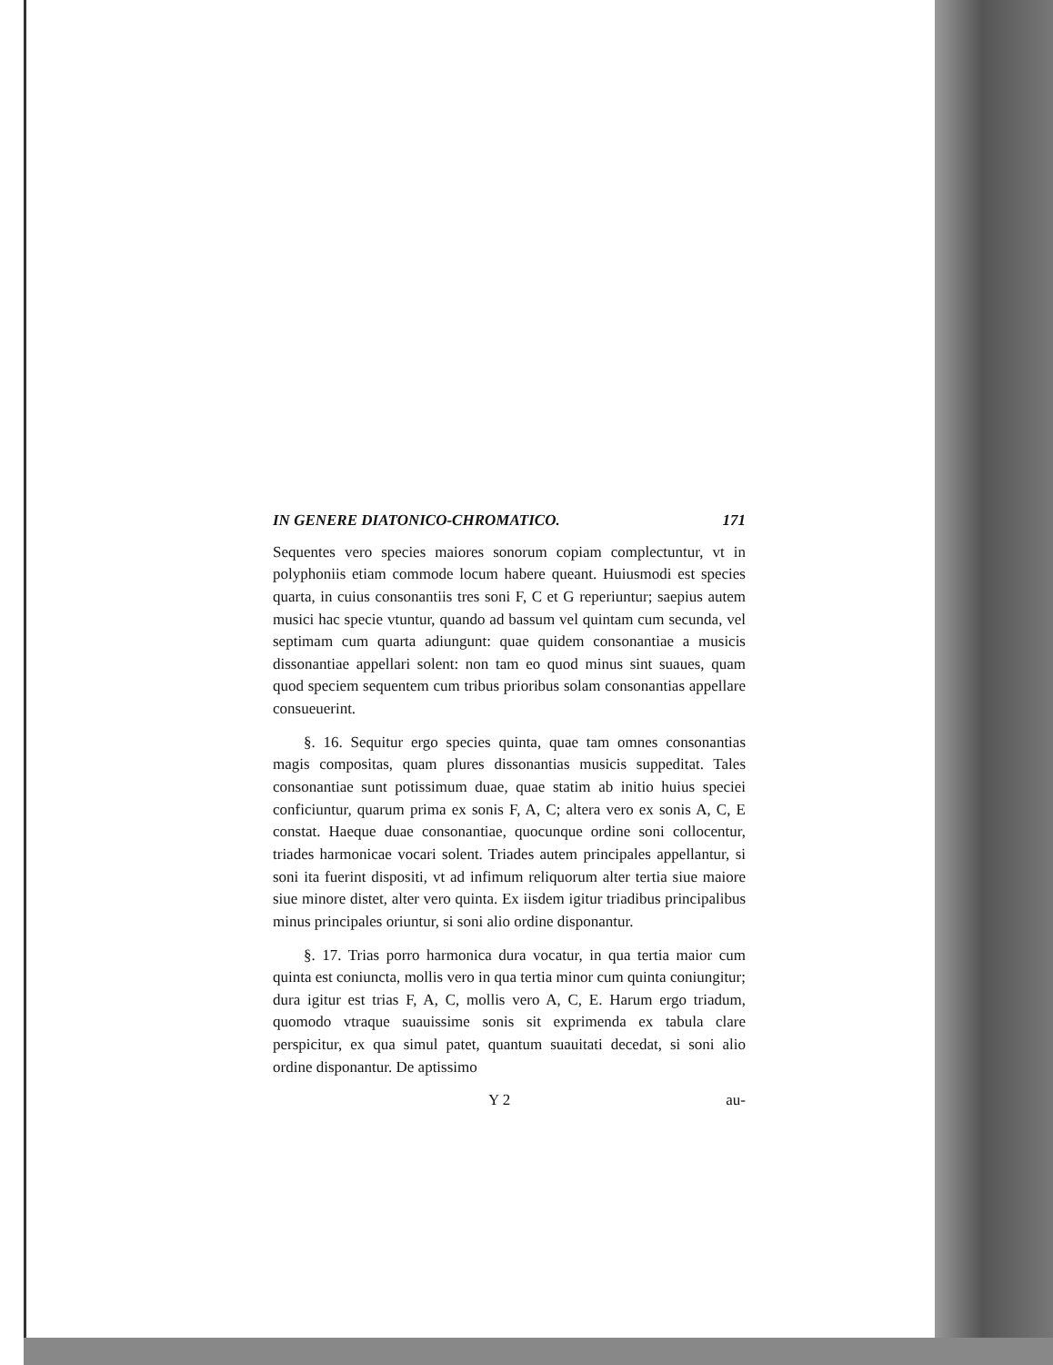IN GENERE DIATONICO-CHROMATICO. 171
Sequentes vero species maiores sonorum copiam complectuntur, vt in polyphoniis etiam commode locum habere queant. Huiusmodi est species quarta, in cuius consonantiis tres soni F, C et G reperiuntur; saepius autem musici hac specie vtuntur, quando ad bassum vel quintam cum secunda, vel septimam cum quarta adiungunt: quae quidem consonantiae a musicis dissonantiae appellari solent: non tam eo quod minus sint suaues, quam quod speciem sequentem cum tribus prioribus solam consonantias appellare consueuerint.
§. 16. Sequitur ergo species quinta, quae tam omnes consonantias magis compositas, quam plures dissonantias musicis suppeditat. Tales consonantiae sunt potissimum duae, quae statim ab initio huius speciei conficiuntur, quarum prima ex sonis F, A, C; altera vero ex sonis A, C, E constat. Haeque duae consonantiae, quocunque ordine soni collocentur, triades harmonicae vocari solent. Triades autem principales appellantur, si soni ita fuerint dispositi, vt ad infimum reliquorum alter tertia siue maiore siue minore distet, alter vero quinta. Ex iisdem igitur triadibus principalibus minus principales oriuntur, si soni alio ordine disponantur.
§. 17. Trias porro harmonica dura vocatur, in qua tertia maior cum quinta est coniuncta, mollis vero in qua tertia minor cum quinta coniungitur; dura igitur est trias F, A, C, mollis vero A, C, E. Harum ergo triadum, quomodo vtraque suauissime sonis sit exprimenda ex tabula clare perspicitur, ex qua simul patet, quantum suauitati decedat, si soni alio ordine disponantur. De aptissimo
Y 2 au-